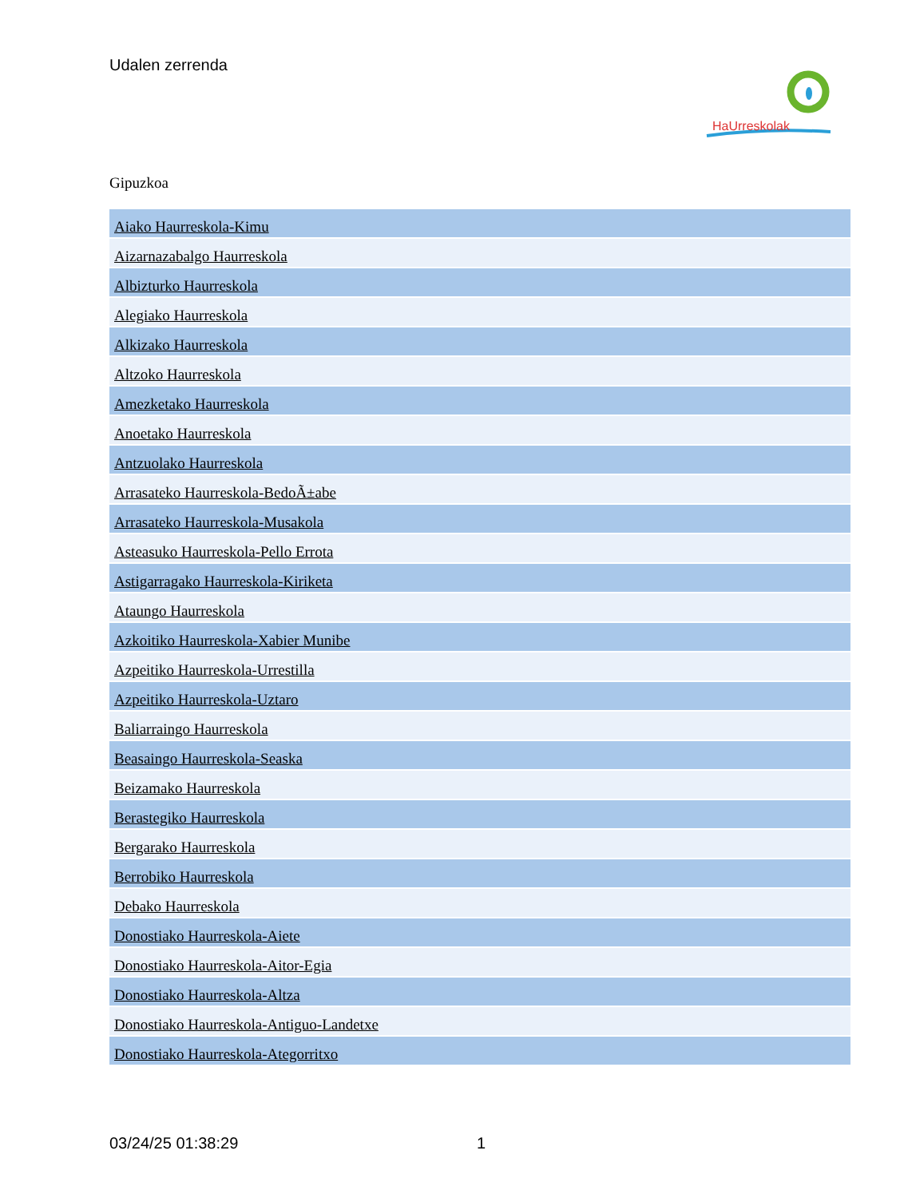Udalen zerrenda
HaUrreskolak
Gipuzkoa
| Aiako Haurreskola-Kimu |
| Aizarnazabalgo Haurreskola |
| Albizturko Haurreskola |
| Alegiako Haurreskola |
| Alkizako Haurreskola |
| Altzoko Haurreskola |
| Amezketako Haurreskola |
| Anoetako Haurreskola |
| Antzuolako Haurreskola |
| Arrasateko Haurreskola-BedoÃ±abe |
| Arrasateko Haurreskola-Musakola |
| Asteasuko Haurreskola-Pello Errota |
| Astigarragako Haurreskola-Kiriketa |
| Ataungo Haurreskola |
| Azkoitiko Haurreskola-Xabier Munibe |
| Azpeitiko Haurreskola-Urrestilla |
| Azpeitiko Haurreskola-Uztaro |
| Baliarraingo Haurreskola |
| Beasaingo Haurreskola-Seaska |
| Beizamako Haurreskola |
| Berastegiko Haurreskola |
| Bergarako Haurreskola |
| Berrobiko Haurreskola |
| Debako Haurreskola |
| Donostiako Haurreskola-Aiete |
| Donostiako Haurreskola-Aitor-Egia |
| Donostiako Haurreskola-Altza |
| Donostiako Haurreskola-Antiguo-Landetxe |
| Donostiako Haurreskola-Ategorritxo |
03/24/25 01:38:29 1